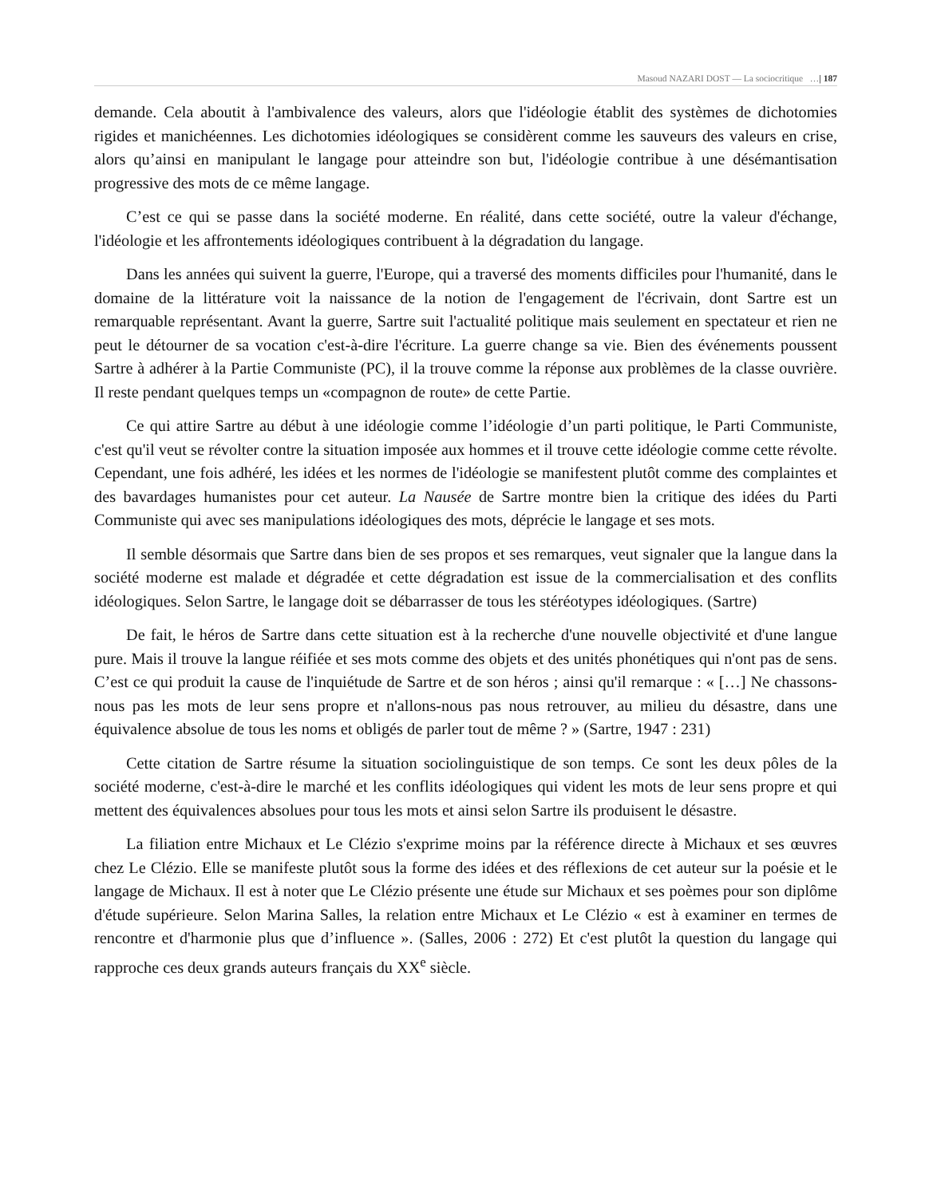Masoud NAZARI DOST — La sociocritique …| 187
demande. Cela aboutit à l'ambivalence des valeurs, alors que l'idéologie établit des systèmes de dichotomies rigides et manichéennes. Les dichotomies idéologiques se considèrent comme les sauveurs des valeurs en crise, alors qu’ainsi en manipulant le langage pour atteindre son but, l'idéologie contribue à une désémantisation progressive des mots de ce même langage.
C’est ce qui se passe dans la société moderne. En réalité, dans cette société, outre la valeur d'échange, l'idéologie et les affrontements idéologiques contribuent à la dégradation du langage.
Dans les années qui suivent la guerre, l'Europe, qui a traversé des moments difficiles pour l'humanité, dans le domaine de la littérature voit la naissance de la notion de l'engagement de l'écrivain, dont Sartre est un remarquable représentant. Avant la guerre, Sartre suit l'actualité politique mais seulement en spectateur et rien ne peut le détourner de sa vocation c'est-à-dire l'écriture. La guerre change sa vie. Bien des événements poussent Sartre à adhérer à la Partie Communiste (PC), il la trouve comme la réponse aux problèmes de la classe ouvrière. Il reste pendant quelques temps un «compagnon de route» de cette Partie.
Ce qui attire Sartre au début à une idéologie comme l’idéologie d’un parti politique, le Parti Communiste, c'est qu'il veut se révolter contre la situation imposée aux hommes et il trouve cette idéologie comme cette révolte. Cependant, une fois adhéré, les idées et les normes de l'idéologie se manifestent plutôt comme des complaintes et des bavardages humanistes pour cet auteur. La Nausée de Sartre montre bien la critique des idées du Parti Communiste qui avec ses manipulations idéologiques des mots, déprécie le langage et ses mots.
Il semble désormais que Sartre dans bien de ses propos et ses remarques, veut signaler que la langue dans la société moderne est malade et dégradée et cette dégradation est issue de la commercialisation et des conflits idéologiques. Selon Sartre, le langage doit se débarrasser de tous les stéréotypes idéologiques. (Sartre)
De fait, le héros de Sartre dans cette situation est à la recherche d'une nouvelle objectivité et d'une langue pure. Mais il trouve la langue réifiée et ses mots comme des objets et des unités phonétiques qui n'ont pas de sens. C’est ce qui produit la cause de l'inquiétude de Sartre et de son héros ; ainsi qu'il remarque : « […] Ne chassons-nous pas les mots de leur sens propre et n'allons-nous pas nous retrouver, au milieu du désastre, dans une équivalence absolue de tous les noms et obligés de parler tout de même ? » (Sartre, 1947 : 231)
Cette citation de Sartre résume la situation sociolinguistique de son temps. Ce sont les deux pôles de la société moderne, c'est-à-dire le marché et les conflits idéologiques qui vident les mots de leur sens propre et qui mettent des équivalences absolues pour tous les mots et ainsi selon Sartre ils produisent le désastre.
La filiation entre Michaux et Le Clézio s'exprime moins par la référence directe à Michaux et ses œuvres chez Le Clézio. Elle se manifeste plutôt sous la forme des idées et des réflexions de cet auteur sur la poésie et le langage de Michaux. Il est à noter que Le Clézio présente une étude sur Michaux et ses poèmes pour son diplôme d'étude supérieure. Selon Marina Salles, la relation entre Michaux et Le Clézio « est à examiner en termes de rencontre et d'harmonie plus que d’influence ». (Salles, 2006 : 272) Et c'est plutôt la question du langage qui rapproche ces deux grands auteurs français du XX<sup>e</sup> siècle.